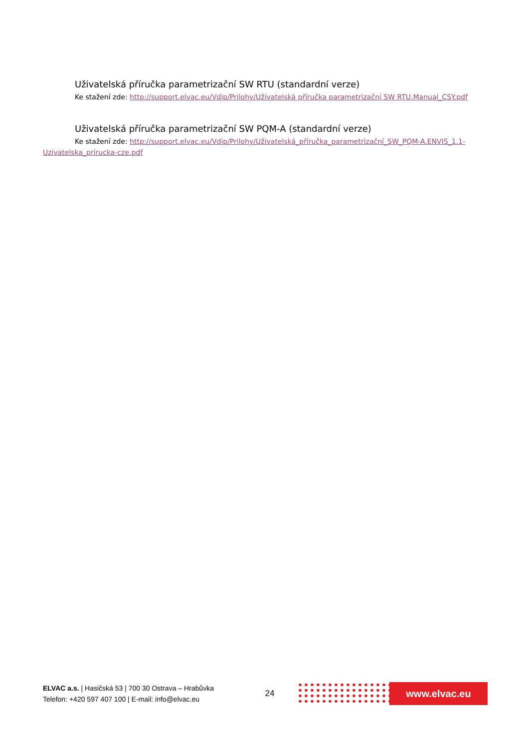Uživatelská příručka parametrizační SW RTU (standardní verze)
Ke stažení zde: http://support.elvac.eu/Vdip/Prilohy/Uživatelská příručka parametrizační SW RTU.Manual_CSY.pdf
Uživatelská příručka parametrizační SW PQM-A (standardní verze)
Ke stažení zde: http://support.elvac.eu/Vdip/Prilohy/Uživatelská_příručka_parametrizační_SW_PQM-A.ENVIS_1.1-Uzivatelska_prirucka-cze.pdf
ELVAC a.s. | Hasičská 53 | 700 30 Ostrava – Hrabůvka
Telefon: +420 597 407 100 | E-mail: info@elvac.eu
24
www.elvac.eu